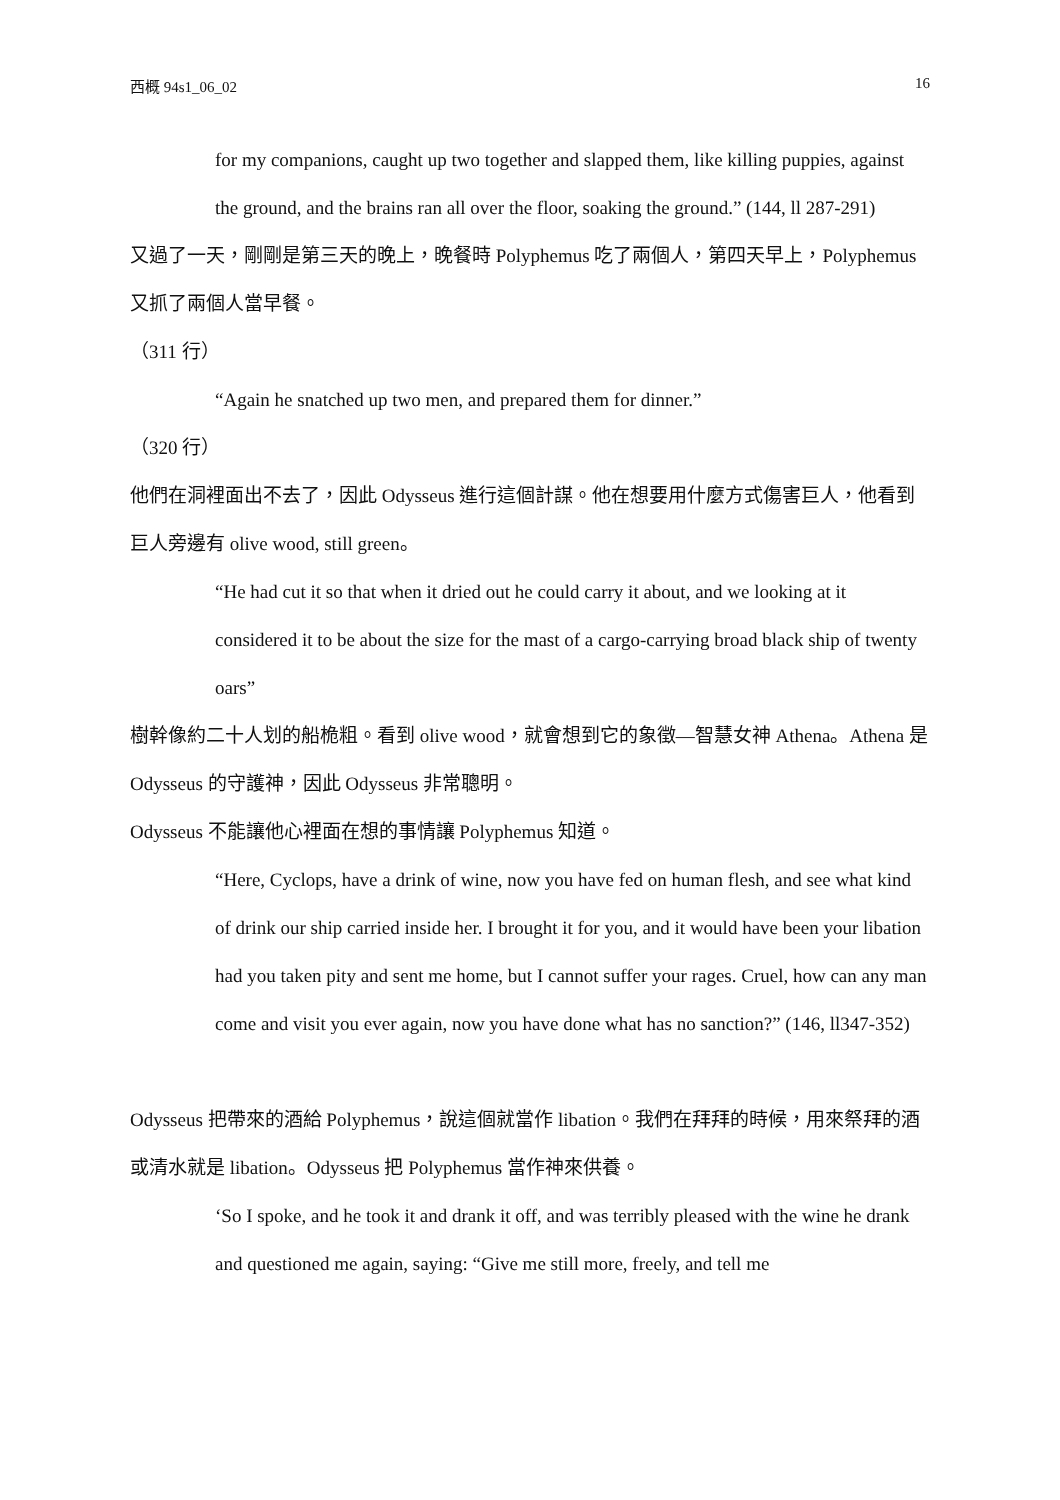西概 94s1_06_02 16
for my companions, caught up two together and slapped them, like killing puppies, against the ground, and the brains ran all over the floor, soaking the ground.” (144, ll 287-291)
又過了一天，剛剛是第三天的晚上，晚餐時 Polyphemus 吃了兩個人，第四天早上，Polyphemus 又抓了兩個人當早餐。
（311 行）
“Again he snatched up two men, and prepared them for dinner.”
（320 行）
他們在洞裡面出不去了，因此 Odysseus 進行這個計謀。他在想要用什麼方式傷害巨人，他看到巨人旁邊有 olive wood, still green。
“He had cut it so that when it dried out he could carry it about, and we looking at it considered it to be about the size for the mast of a cargo-carrying broad black ship of twenty oars”
樹幹像約二十人划的船桅粗。看到 olive wood，就會想到它的象徵—智慧女神 Athena。Athena 是 Odysseus 的守護神，因此 Odysseus 非常聰明。
Odysseus 不能讓他心裡面在想的事情讓 Polyphemus 知道。
“Here, Cyclops, have a drink of wine, now you have fed on human flesh, and see what kind of drink our ship carried inside her. I brought it for you, and it would have been your libation had you taken pity and sent me home, but I cannot suffer your rages. Cruel, how can any man come and visit you ever again, now you have done what has no sanction?” (146, ll347-352)
Odysseus 把帶來的酒給 Polyphemus，說這個就當作 libation。我們在拜拜的時候，用來祭拜的酒或清水就是 libation。Odysseus 把 Polyphemus 當作神來供養。
‘So I spoke, and he took it and drank it off, and was terribly pleased with the wine he drank and questioned me again, saying: “Give me still more, freely, and tell me